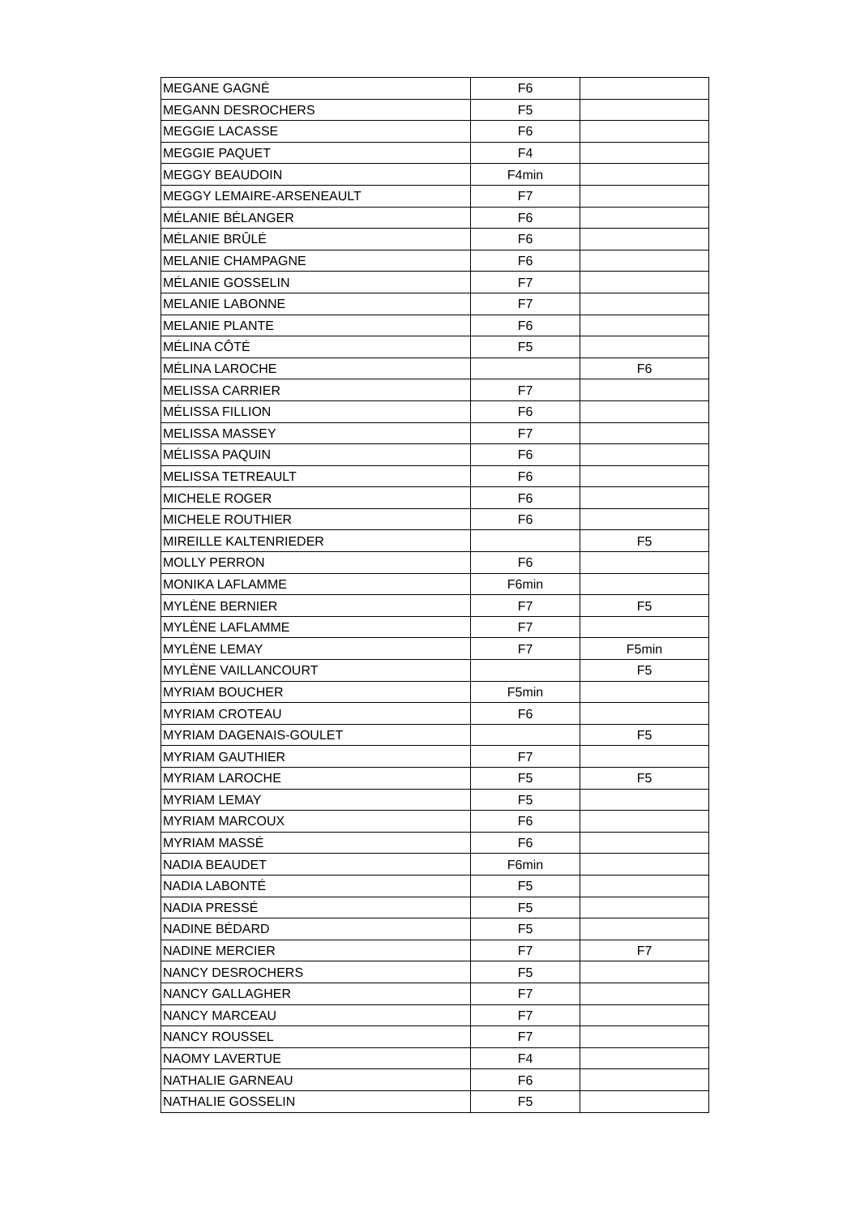| MEGANE GAGNÉ | F6 | |
| MEGANN DESROCHERS | F5 | |
| MEGGIE LACASSE | F6 | |
| MEGGIE PAQUET | F4 | |
| MEGGY BEAUDOIN | F4min | |
| MEGGY LEMAIRE-ARSENEAULT | F7 | |
| MÉLANIE BÉLANGER | F6 | |
| MÉLANIE BRÛLÉ | F6 | |
| MELANIE CHAMPAGNE | F6 | |
| MÉLANIE GOSSELIN | F7 | |
| MELANIE LABONNE | F7 | |
| MELANIE PLANTE | F6 | |
| MÉLINA CÔTÉ | F5 | |
| MÉLINA LAROCHE | | F6 |
| MELISSA CARRIER | F7 | |
| MÉLISSA FILLION | F6 | |
| MELISSA MASSEY | F7 | |
| MÉLISSA PAQUIN | F6 | |
| MELISSA TETREAULT | F6 | |
| MICHELE ROGER | F6 | |
| MICHELE ROUTHIER | F6 | |
| MIREILLE KALTENRIEDER | | F5 |
| MOLLY PERRON | F6 | |
| MONIKA LAFLAMME | F6min | |
| MYLÈNE BERNIER | F7 | F5 |
| MYLÈNE LAFLAMME | F7 | |
| MYLÈNE LEMAY | F7 | F5min |
| MYLÈNE VAILLANCOURT | | F5 |
| MYRIAM BOUCHER | F5min | |
| MYRIAM CROTEAU | F6 | |
| MYRIAM DAGENAIS-GOULET | | F5 |
| MYRIAM GAUTHIER | F7 | |
| MYRIAM LAROCHE | F5 | F5 |
| MYRIAM LEMAY | F5 | |
| MYRIAM MARCOUX | F6 | |
| MYRIAM MASSÉ | F6 | |
| NADIA BEAUDET | F6min | |
| NADIA LABONTÉ | F5 | |
| NADIA PRESSÉ | F5 | |
| NADINE BÉDARD | F5 | |
| NADINE MERCIER | F7 | F7 |
| NANCY DESROCHERS | F5 | |
| NANCY GALLAGHER | F7 | |
| NANCY MARCEAU | F7 | |
| NANCY ROUSSEL | F7 | |
| NAOMY LAVERTUE | F4 | |
| NATHALIE GARNEAU | F6 | |
| NATHALIE GOSSELIN | F5 | |